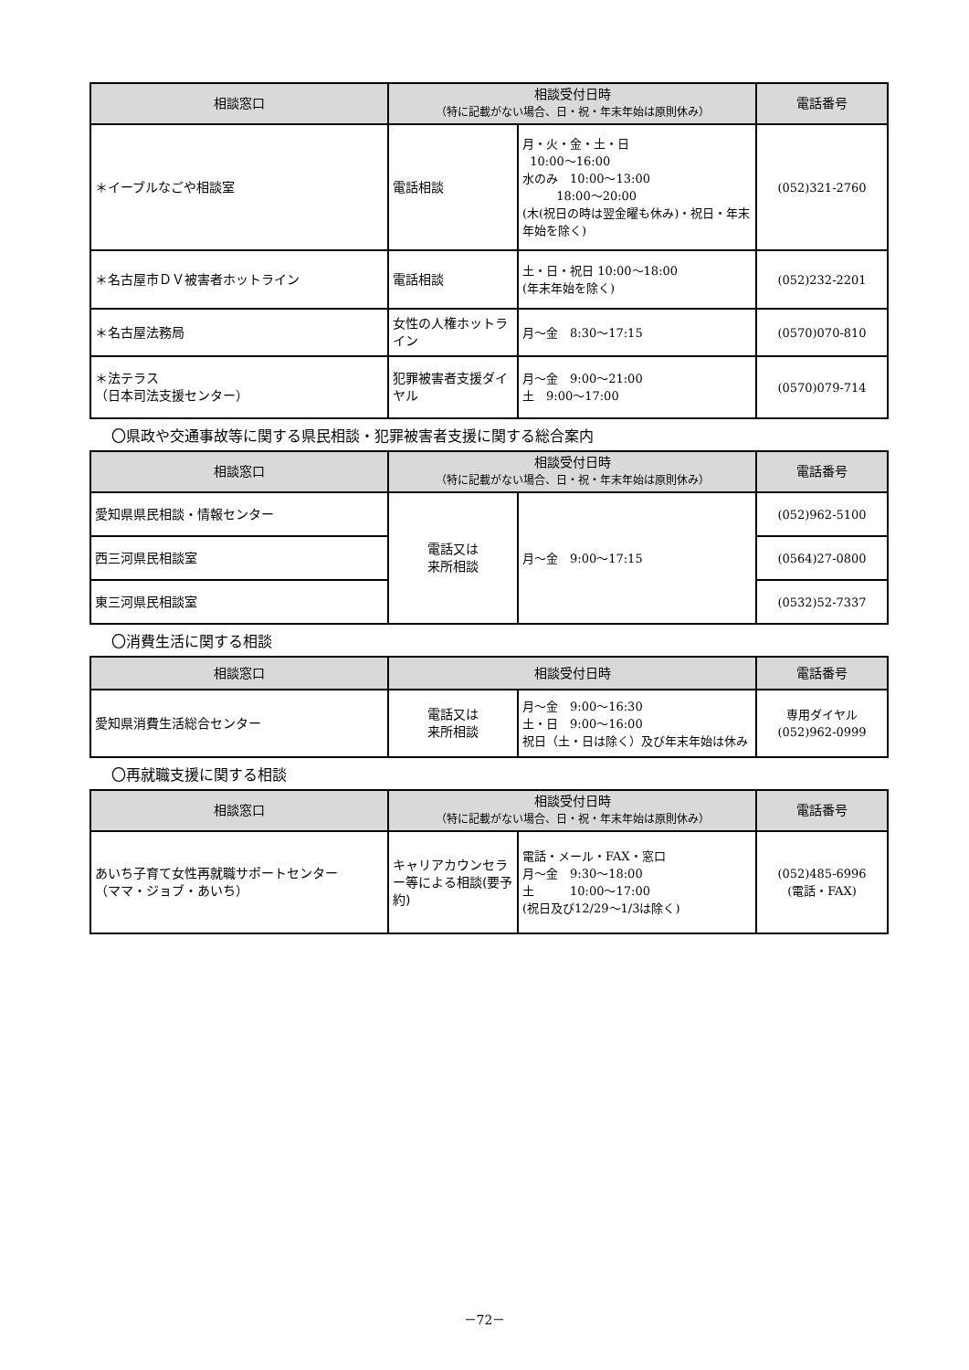| 相談窓口 | 相談受付日時 （特に記載がない場合、日・祝・年末年始は原則休み） | | 電話番号 |
| --- | --- | --- | --- |
| ＊イーブルなごや相談室 | 電話相談 | 月・火・金・土・日 10:00～16:00 水のみ 10:00～13:00 18:00～20:00 (木(祝日の時は翌金曜も休み)・祝日・年末年始を除く) | (052)321-2760 |
| ＊名古屋市ＤＶ被害者ホットライン | 電話相談 | 土・日・祝日 10:00～18:00 (年末年始を除く) | (052)232-2201 |
| ＊名古屋法務局 | 女性の人権ホットライン | 月～金 8:30～17:15 | (0570)070-810 |
| ＊法テラス （日本司法支援センター） | 犯罪被害者支援ダイヤル | 月～金 9:00～21:00 土 9:00～17:00 | (0570)079-714 |
〇県政や交通事故等に関する県民相談・犯罪被害者支援に関する総合案内
| 相談窓口 | 相談受付日時 （特に記載がない場合、日・祝・年末年始は原則休み） | | 電話番号 |
| --- | --- | --- | --- |
| 愛知県県民相談・情報センター | 電話又は 来所相談 | 月～金 9:00～17:15 | (052)962-5100 |
| 西三河県民相談室 | | | (0564)27-0800 |
| 東三河県民相談室 | | | (0532)52-7337 |
〇消費生活に関する相談
| 相談窓口 | 相談受付日時 | | 電話番号 |
| --- | --- | --- | --- |
| 愛知県消費生活総合センター | 電話又は 来所相談 | 月～金 9:00～16:30 土・日 9:00～16:00 祝日（土・日は除く）及び年末年始は休み | 専用ダイヤル (052)962-0999 |
〇再就職支援に関する相談
| 相談窓口 | 相談受付日時 （特に記載がない場合、日・祝・年末年始は原則休み） | | 電話番号 |
| --- | --- | --- | --- |
| あいち子育て女性再就職サポートセンター （ママ・ジョブ・あいち） | キャリアカウンセラー等による相談(要予約) | 電話・メール・FAX・窓口 月～金 9:30～18:00 土 10:00～17:00 (祝日及び12/29～1/3は除く) | (052)485-6996 (電話・FAX) |
－72－